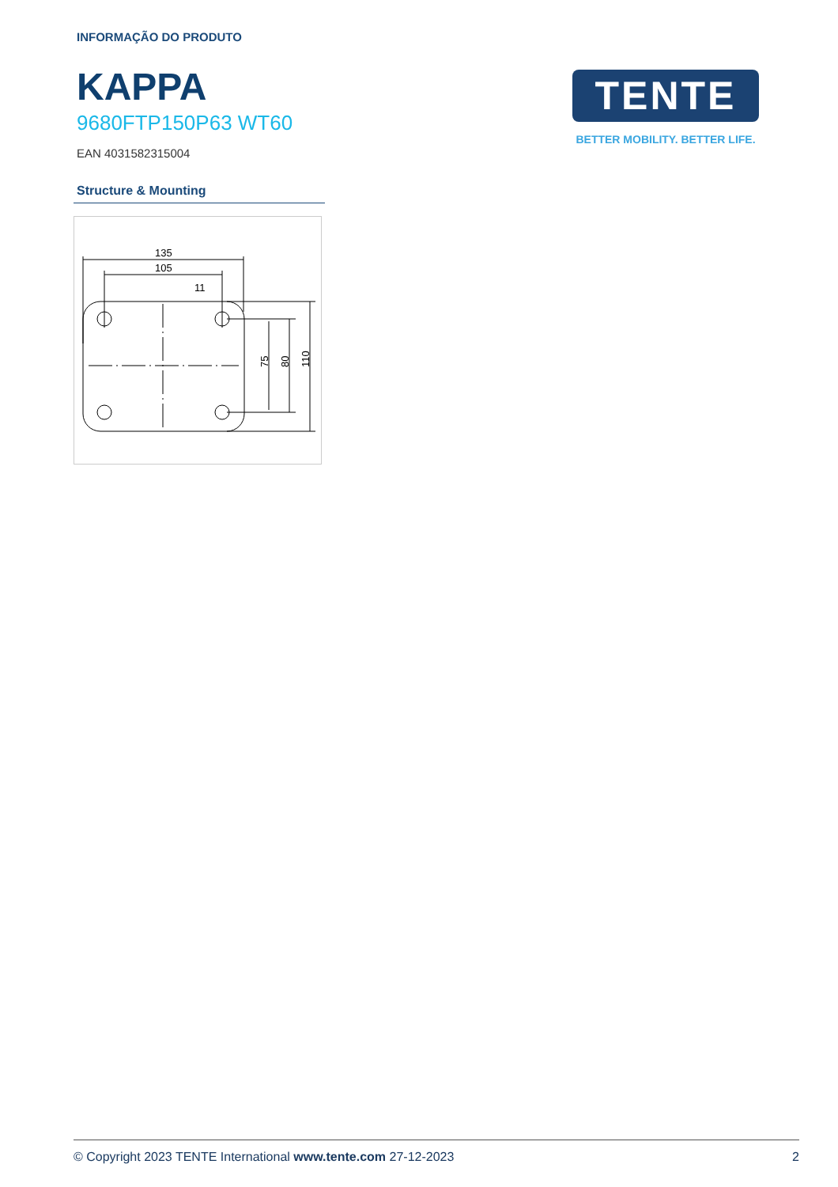INFORMAÇÃO DO PRODUTO
KAPPA
9680FTP150P63 WT60
EAN 4031582315004
Structure & Mounting
135
105
11
75
80
110
TENTE
BETTER MOBILITY. BETTER LIFE.
© Copyright 2023 TENTE International www.tente.com 27-12-2023 2